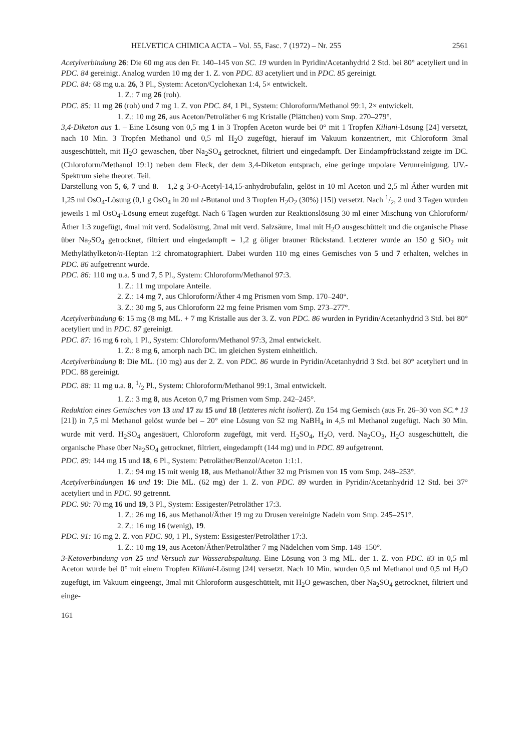HELVETICA CHIMICA ACTA – Vol. 55, Fasc. 7 (1972) – Nr. 255 2561
Acetylverbindung 26: Die 60 mg aus den Fr. 140–145 von SC. 19 wurden in Pyridin/Acetanhydrid 2 Std. bei 80° acetyliert und in PDC. 84 gereinigt. Analog wurden 10 mg der 1. Z. von PDC. 83 acetyliert und in PDC. 85 gereinigt.
PDC. 84: 68 mg u.a. 26, 3 Pl., System: Aceton/Cyclohexan 1:4, 5× entwickelt.
1. Z.: 7 mg 26 (roh).
PDC. 85: 11 mg 26 (roh) und 7 mg 1. Z. von PDC. 84, 1 Pl., System: Chloroform/Methanol 99:1, 2× entwickelt.
1. Z.: 10 mg 26, aus Aceton/Petroläther 6 mg Kristalle (Plättchen) vom Smp. 270–279°.
3,4-Diketon aus 1. – Eine Lösung von 0,5 mg 1 in 3 Tropfen Aceton wurde bei 0° mit 1 Tropfen Kiliani-Lösung [24] versetzt, nach 10 Min. 3 Tropfen Methanol und 0,5 ml H<sub>2</sub>O zugefügt, hierauf im Vakuum konzentriert, mit Chloroform 3mal ausgeschüttelt, mit H<sub>2</sub>O gewaschen, über Na<sub>2</sub>SO<sub>4</sub> getrocknet, filtriert und eingedampft. Der Eindampfrückstand zeigte im DC. (Chloroform/Methanol 19:1) neben dem Fleck, der dem 3,4-Diketon entsprach, eine geringe unpolare Verunreinigung. UV.-Spektrum siehe theoret. Teil.
Darstellung von 5, 6, 7 und 8. – 1,2 g 3-O-Acetyl-14,15-anhydrobufalin, gelöst in 10 ml Aceton und 2,5 ml Äther wurden mit 1,25 ml OsO<sub>4</sub>-Lösung (0,1 g OsO<sub>4</sub> in 20 ml t-Butanol und 3 Tropfen H<sub>2</sub>O<sub>2</sub> (30%) [15]) versetzt. Nach 1/2, 2 und 3 Tagen wurden jeweils 1 ml OsO<sub>4</sub>-Lösung erneut zugefügt. Nach 6 Tagen wurden zur Reaktionslösung 30 ml einer Mischung von Chloroform/Äther 1:3 zugefügt, 4mal mit verd. Sodalösung, 2mal mit verd. Salzsäure, 1mal mit H<sub>2</sub>O ausgeschüttelt und die organische Phase über Na<sub>2</sub>SO<sub>4</sub> getrocknet, filtriert und eingedampft = 1,2 g öliger brauner Rückstand. Letzterer wurde an 150 g SiO<sub>2</sub> mit Methyläthylketon/n-Heptan 1:2 chromatographiert. Dabei wurden 110 mg eines Gemisches von 5 und 7 erhalten, welches in PDC. 86 aufgetrennt wurde.
PDC. 86: 110 mg u.a. 5 und 7, 5 Pl., System: Chloroform/Methanol 97:3.
1. Z.: 11 mg unpolare Anteile.
2. Z.: 14 mg 7, aus Chloroform/Äther 4 mg Prismen vom Smp. 170–240°.
3. Z.: 30 mg 5, aus Chloroform 22 mg feine Prismen vom Smp. 273–277°.
Acetylverbindung 6: 15 mg (8 mg ML. + 7 mg Kristalle aus der 3. Z. von PDC. 86 wurden in Pyridin/Acetanhydrid 3 Std. bei 80° acetyliert und in PDC. 87 gereinigt.
PDC. 87: 16 mg 6 roh, 1 Pl., System: Chloroform/Methanol 97:3, 2mal entwickelt.
1. Z.: 8 mg 6, amorph nach DC. im gleichen System einheitlich.
Acetylverbindung 8: Die ML. (10 mg) aus der 2. Z. von PDC. 86 wurde in Pyridin/Acetanhydrid 3 Std. bei 80° acetyliert und in PDC. 88 gereinigt.
PDC. 88: 11 mg u.a. 8, 1/2 Pl., System: Chloroform/Methanol 99:1, 3mal entwickelt.
1. Z.: 3 mg 8, aus Aceton 0,7 mg Prismen vom Smp. 242–245°.
Reduktion eines Gemisches von 13 und 17 zu 15 und 18 (letzteres nicht isoliert). Zu 154 mg Gemisch (aus Fr. 26–30 von SC.* 13 [21]) in 7,5 ml Methanol gelöst wurde bei – 20° eine Lösung von 52 mg NaBH<sub>4</sub> in 4,5 ml Methanol zugefügt. Nach 30 Min. wurde mit verd. H<sub>2</sub>SO<sub>4</sub> angesäuert, Chloroform zugefügt, mit verd. H<sub>2</sub>SO<sub>4</sub>, H<sub>2</sub>O, verd. Na<sub>2</sub>CO<sub>3</sub>, H<sub>2</sub>O ausgeschüttelt, die organische Phase über Na<sub>2</sub>SO<sub>4</sub> getrocknet, filtriert, eingedampft (144 mg) und in PDC. 89 aufgetrennt.
PDC. 89: 144 mg 15 und 18, 6 Pl., System: Petroläther/Benzol/Aceton 1:1:1.
1. Z.: 94 mg 15 mit wenig 18, aus Methanol/Äther 32 mg Prismen von 15 vom Smp. 248–253°.
Acetylverbindungen 16 und 19: Die ML. (62 mg) der 1. Z. von PDC. 89 wurden in Pyridin/Acetanhydrid 12 Std. bei 37° acetyliert und in PDC. 90 getrennt.
PDC. 90: 70 mg 16 und 19, 3 Pl., System: Essigester/Petroläther 17:3.
1. Z.: 26 mg 16, aus Methanol/Äther 19 mg zu Drusen vereinigte Nadeln vom Smp. 245–251°.
2. Z.: 16 mg 16 (wenig), 19.
PDC. 91: 16 mg 2. Z. von PDC. 90, 1 Pl., System: Essigester/Petroläther 17:3.
1. Z.: 10 mg 19, aus Aceton/Äther/Petroläther 7 mg Nädelchen vom Smp. 148–150°.
3-Ketoverbindung von 25 und Versuch zur Wasserabspaltung. Eine Lösung von 3 mg ML. der 1. Z. von PDC. 83 in 0,5 ml Aceton wurde bei 0° mit einem Tropfen Kiliani-Lösung [24] versetzt. Nach 10 Min. wurden 0,5 ml Methanol und 0,5 ml H<sub>2</sub>O zugefügt, im Vakuum eingeengt, 3mal mit Chloroform ausgeschüttelt, mit H<sub>2</sub>O gewaschen, über Na<sub>2</sub>SO<sub>4</sub> getrocknet, filtriert und einge-
161